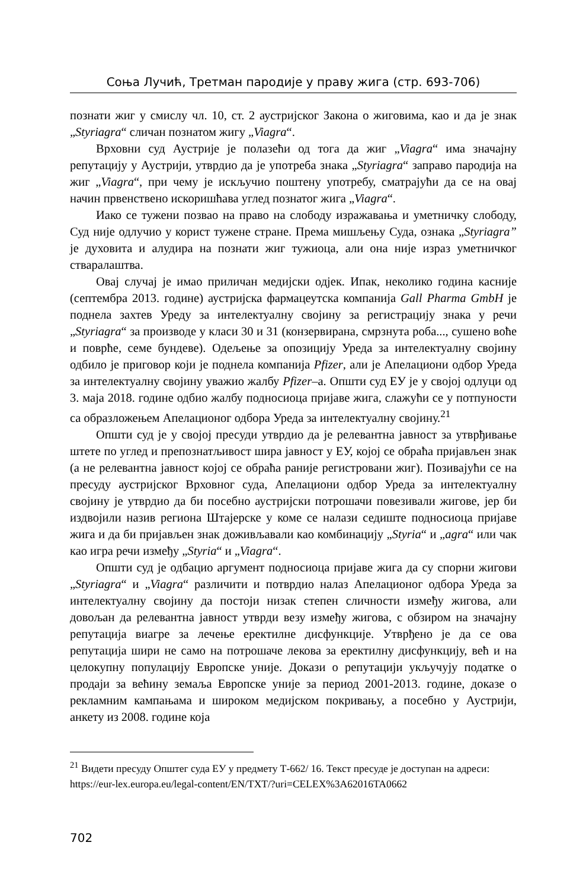Соња Лучић, Третман пародије у праву жига (стр. 693-706)
познати жиг у смислу чл. 10, ст. 2 аустријског Закона о жиговима, као и да је знак „Styriagra“ сличан познатом жигу „Viagra“.
Врховни суд Аустрије је полазећи од тога да жиг „Viagra“ има значајну репутацију у Аустрији, утврдио да је употреба знака „Styriagra“ заправо пародија на жиг „Viagra“, при чему је искључио поштену употребу, сматрајући да се на овај начин првенствено искоришћава углед познатог жига „Viagra“.
Иако се тужени позвао на право на слободу изражавања и уметничку слободу, Суд није одлучио у корист тужене стране. Према мишљењу Суда, ознака „Styriagra” је духовита и алудира на познати жиг тужиоца, али она није израз уметничког стваралаштва.
Овај случај је имао приличан медијски одјек. Ипак, неколико година касније (септембра 2013. године) аустријска фармацеутска компанија Gall Pharma GmbH је поднела захтев Уреду за интелектуалну својину за регистрацију знака у речи „Styriagra“ за производе у класи 30 и 31 (конзервирана, смрзнута роба..., сушено воће и поврће, семе бундеве). Одељење за опозицију Уреда за интелектуалну својину одбило је приговор који је поднела компанија Pfizer, али је Апелациони одбор Уреда за интелектуалну својину уважио жалбу Pfizer–а. Општи суд ЕУ је у својој одлуци од 3. маја 2018. године одбио жалбу подносиоца пријаве жига, слажући се у потпуности са образложењем Апелационог одбора Уреда за интелектуалну својину.<sup>21</sup>
Општи суд је у својој пресуди утврдио да је релевантна јавност за утврђивање штете по углед и препознатљивост шира јавност у ЕУ, којој се обраћа пријављен знак (а не релевантна јавност којој се обраћа раније регистровани жиг). Позивајући се на пресуду аустријског Врховног суда, Апелациони одбор Уреда за интелектуалну својину је утврдио да би посебно аустријски потрошачи повезивали жигове, јер би издвојили назив региона Штајерске у коме се налази седиште подносиоца пријаве жига и да би пријављен знак доживљавали као комбинацију „Styria“ и „agra“ или чак као игра речи између „Styria“ и „Viagra“.
Општи суд је одбацио аргумент подносиоца пријаве жига да су спорни жигови „Styriagra“ и „Viagra“ различити и потврдио налаз Апелационог одбора Уреда за интелектуалну својину да постоји низак степен сличности између жигова, али довољан да релевантна јавност утврди везу између жигова, с обзиром на значајну репутација виагре за лечење еректилне дисфункције. Утврђено је да се ова репутација шири не само на потрошаче лекова за еректилну дисфункцију, већ и на целокупну популацију Европске уније. Докази о репутацији укључују податке о продаји за већину земаља Европске уније за период 2001-2013. године, доказе о рекламним кампањама и широком медијском покривању, а посебно у Аустрији, анкету из 2008. године која
<sup>21</sup> Видети пресуду Општег суда ЕУ у предмету Т-662/ 16. Текст пресуде је доступан на адреси: https://eur-lex.europa.eu/legal-content/EN/TXT/?uri=CELEX%3A62016TA0662
702